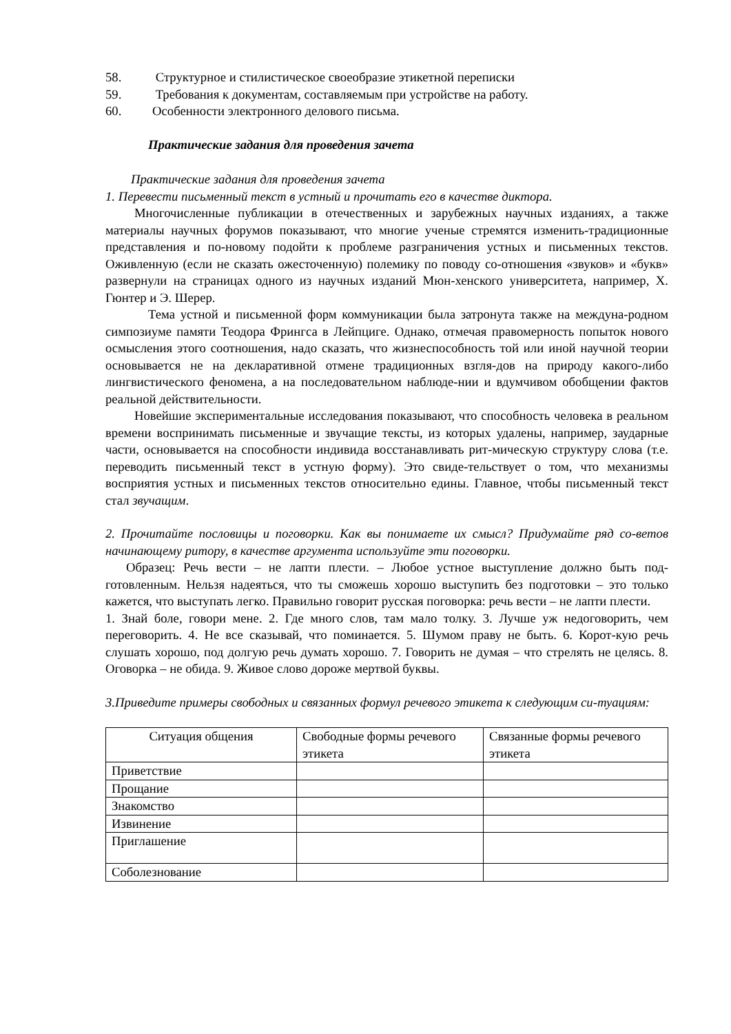58. Структурное и стилистическое своеобразие этикетной переписки
59. Требования к документам, составляемым при устройстве на работу.
60. Особенности электронного делового письма.
Практические задания для проведения зачета
Практические задания для проведения зачета
1. Перевести письменный текст в устный и прочитать его в качестве диктора.
Многочисленные публикации в отечественных и зарубежных научных изданиях, а также материалы научных форумов показывают, что многие ученые стремятся изменить-традиционные представления и по-новому подойти к проблеме разграничения устных и письменных текстов. Оживленную (если не сказать ожесточенную) полемику по поводу со-отношения «звуков» и «букв» развернули на страницах одного из научных изданий Мюн-хенского университета, например, Х. Гюнтер и Э. Шерер.
Тема устной и письменной форм коммуникации была затронута также на междуна-родном симпозиуме памяти Теодора Фрингса в Лейпциге. Однако, отмечая правомерность попыток нового осмысления этого соотношения, надо сказать, что жизнеспособность той или иной научной теории основывается не на декларативной отмене традиционных взгля-дов на природу какого-либо лингвистического феномена, а на последовательном наблюде-нии и вдумчивом обобщении фактов реальной действительности.
Новейшие экспериментальные исследования показывают, что способность человека в реальном времени воспринимать письменные и звучащие тексты, из которых удалены, например, заударные части, основывается на способности индивида восстанавливать рит-мическую структуру слова (т.е. переводить письменный текст в устную форму). Это свиде-тельствует о том, что механизмы восприятия устных и письменных текстов относительно едины. Главное, чтобы письменный текст стал звучащим.
2. Прочитайте пословицы и поговорки. Как вы понимаете их смысл? Придумайте ряд со-ветов начинающему ритору, в качестве аргумента используйте эти поговорки.
Образец: Речь вести – не лапти плести. – Любое устное выступление должно быть под-готовленным. Нельзя надеяться, что ты сможешь хорошо выступить без подготовки – это только кажется, что выступать легко. Правильно говорит русская поговорка: речь вести – не лапти плести.
1. Знай боле, говори мене. 2. Где много слов, там мало толку. 3. Лучше уж недоговорить, чем переговорить. 4. Не все сказывай, что поминается. 5. Шумом праву не быть. 6. Корот-кую речь слушать хорошо, под долгую речь думать хорошо. 7. Говорить не думая – что стрелять не целясь. 8. Оговорка – не обида. 9. Живое слово дороже мертвой буквы.
3.Приведите примеры свободных и связанных формул речевого этикета к следующим си-туациям:
| Ситуация общения | Свободные формы речевого этикета | Связанные формы речевого этикета |
| Приветствие | | |
| Прощание | | |
| Знакомство | | |
| Извинение | | |
| Приглашение | | |
| Соболезнование | | |